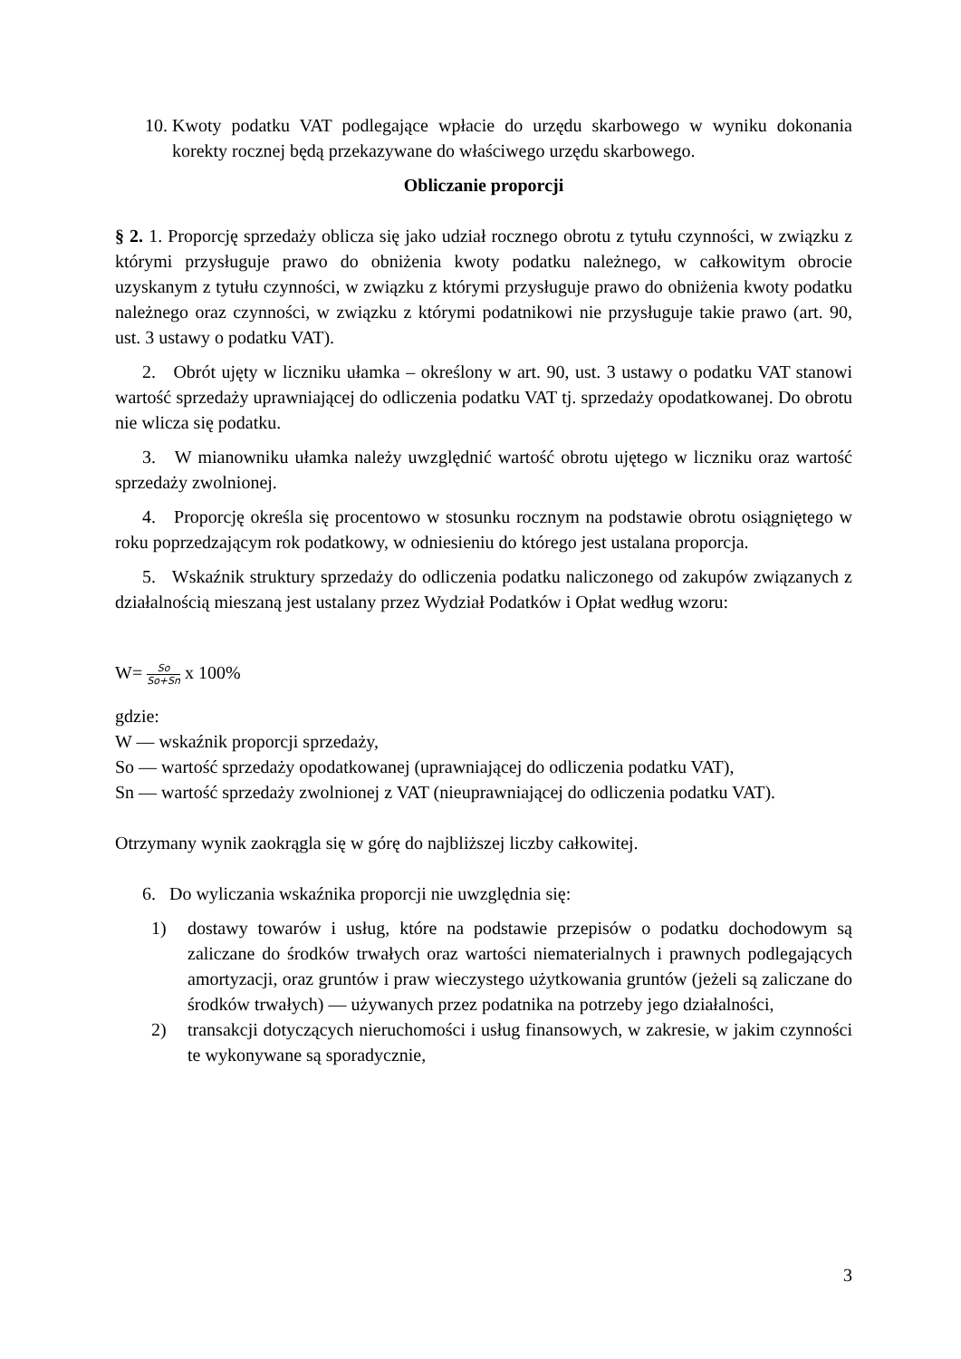10. Kwoty podatku VAT podlegające wpłacie do urzędu skarbowego w wyniku dokonania korekty rocznej będą przekazywane do właściwego urzędu skarbowego.
Obliczanie proporcji
§ 2. 1. Proporcję sprzedaży oblicza się jako udział rocznego obrotu z tytułu czynności, w związku z którymi przysługuje prawo do obniżenia kwoty podatku należnego, w całkowitym obrocie uzyskanym z tytułu czynności, w związku z którymi przysługuje prawo do obniżenia kwoty podatku należnego oraz czynności, w związku z którymi podatnikowi nie przysługuje takie prawo (art. 90, ust. 3 ustawy o podatku VAT).
2. Obrót ujęty w liczniku ułamka – określony w art. 90, ust. 3 ustawy o podatku VAT stanowi wartość sprzedaży uprawniającej do odliczenia podatku VAT tj. sprzedaży opodatkowanej. Do obrotu nie wlicza się podatku.
3. W mianowniku ułamka należy uwzględnić wartość obrotu ujętego w liczniku oraz wartość sprzedaży zwolnionej.
4. Proporcję określa się procentowo w stosunku rocznym na podstawie obrotu osiągniętego w roku poprzedzającym rok podatkowy, w odniesieniu do którego jest ustalana proporcja.
5. Wskaźnik struktury sprzedaży do odliczenia podatku naliczonego od zakupów związanych z działalnością mieszaną jest ustalany przez Wydział Podatków i Opłat według wzoru:
W= So So+Sn x 100%
gdzie:
W — wskaźnik proporcji sprzedaży,
So — wartość sprzedaży opodatkowanej (uprawniającej do odliczenia podatku VAT),
Sn — wartość sprzedaży zwolnionej z VAT (nieuprawniającej do odliczenia podatku VAT).
Otrzymany wynik zaokrągla się w górę do najbliższej liczby całkowitej.
6. Do wyliczania wskaźnika proporcji nie uwzględnia się:
1) dostawy towarów i usług, które na podstawie przepisów o podatku dochodowym są zaliczane do środków trwałych oraz wartości niematerialnych i prawnych podlegających amortyzacji, oraz gruntów i praw wieczystego użytkowania gruntów (jeżeli są zaliczane do środków trwałych) — używanych przez podatnika na potrzeby jego działalności,
2) transakcji dotyczących nieruchomości i usług finansowych, w zakresie, w jakim czynności te wykonywane są sporadycznie,
3